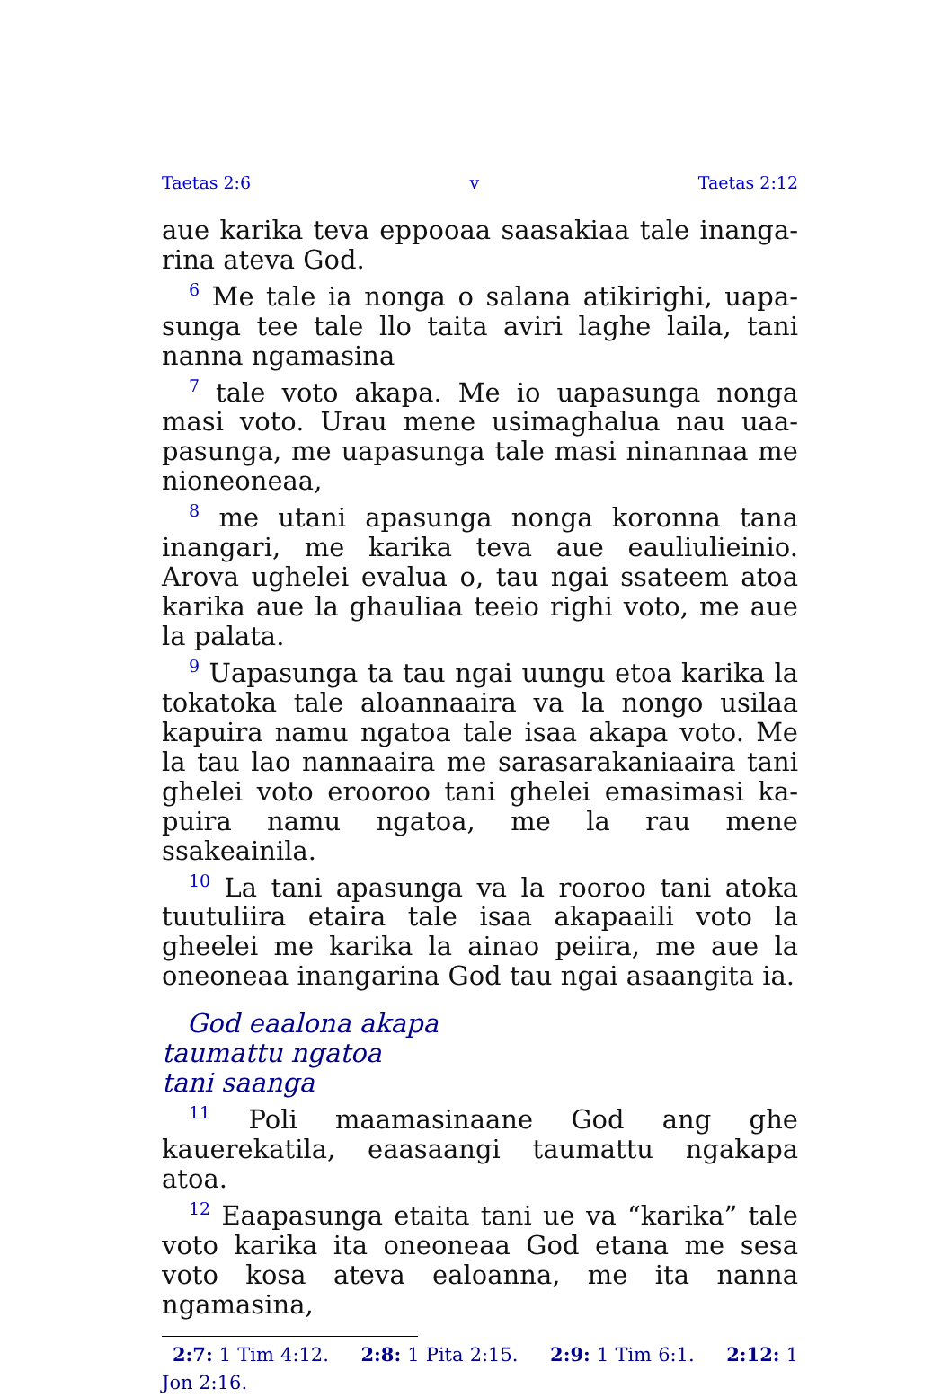Taetas 2:6 v Taetas 2:12
aue karika teva eppooaa saasakiaa tale inanga­rina ateva God.
<sup>6</sup> Me tale ia nonga o salana atikirighi, uapa­sunga tee tale llo taita aviri laghe laila, tani nanna ngamasina
<sup>7</sup> tale voto akapa. Me io uapasunga nonga masi voto. Urau mene usimaghalua nau uaa­pasunga, me uapasunga tale masi ninannaa me nioneoneaa,
<sup>8</sup> me utani apasunga nonga koronna tana inan­gari, me karika teva aue eauliulieinio. Arova ughelei evalua o, tau ngai ssateem atoa karika aue la ghauliaa teeio righi voto, me aue la palata.
<sup>9</sup> Uapasunga ta tau ngai uungu etoa karika la tokatoka tale aloannaaira va la nongo usilaa kapuira namu ngatoa tale isaa akapa voto. Me la tau lao nannaaira me sarasarakaniaaira tani ghelei voto erooroo tani ghelei emasimasi ka­puira namu ngatoa, me la rau mene ssakeainila.
<sup>10</sup> La tani apasunga va la rooroo tani atoka tuutuliira etaira tale isaa akapaaili voto la gheelei me karika la ainao peiira, me aue la oneoneaa inangarina God tau ngai asaangita ia.
God eaalona akapa
taumattu ngatoa
tani saanga
<sup>11</sup> Poli maamasinaane God ang ghe kauerekatila, eaasaangi taumattu ngakapa atoa.
<sup>12</sup> Eaapasunga etaita tani ue va “karika” tale voto karika ita oneoneaa God etana me sesa voto kosa ateva ealoanna, me ita nanna ngamasina,
2:7: 1 Tim 4:12. 2:8: 1 Pita 2:15. 2:9: 1 Tim 6:1. 2:12: 1 Jon 2:16.